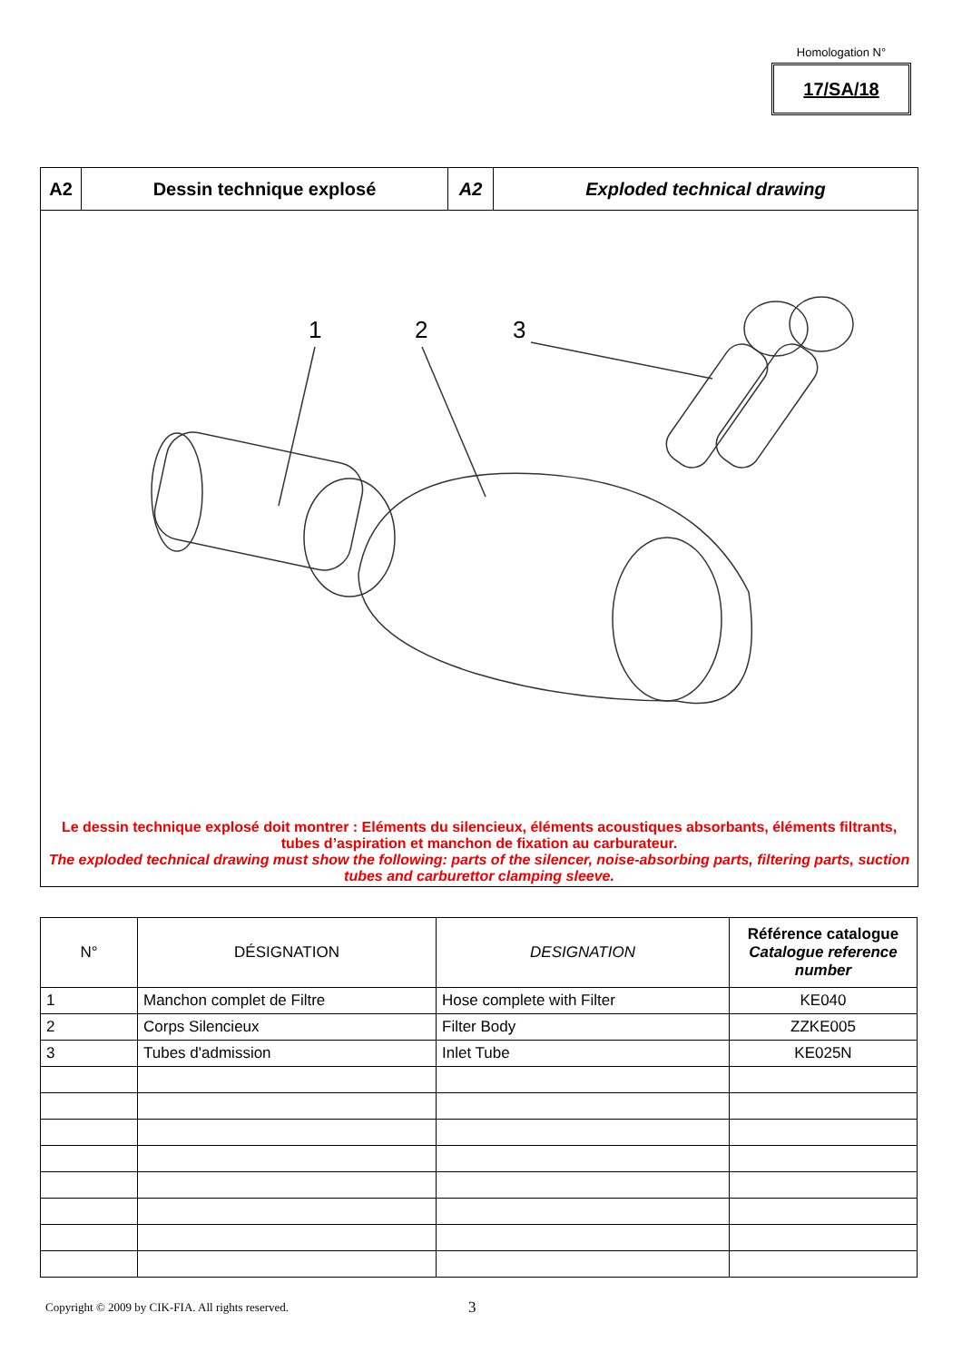Homologation N°
17/SA/18
A2 Dessin technique explosé A2 Exploded technical drawing
1
2
3
Le dessin technique explosé doit montrer : Eléments du silencieux, éléments acoustiques absorbants, éléments filtrants, tubes d’aspiration et manchon de fixation au carburateur.
The exploded technical drawing must show the following: parts of the silencer, noise-absorbing parts, filtering parts, suction tubes and carburettor clamping sleeve.
| N° | DÉSIGNATION | DESIGNATION | Référence catalogue Catalogue reference number |
| --- | --- | --- | --- |
| 1 | Manchon complet de Filtre | Hose complete with Filter | KE040 |
| 2 | Corps Silencieux | Filter Body | ZZKE005 |
| 3 | Tubes d'admission | Inlet Tube | KE025N |
Copyright © 2009 by CIK-FIA. All rights reserved.
3